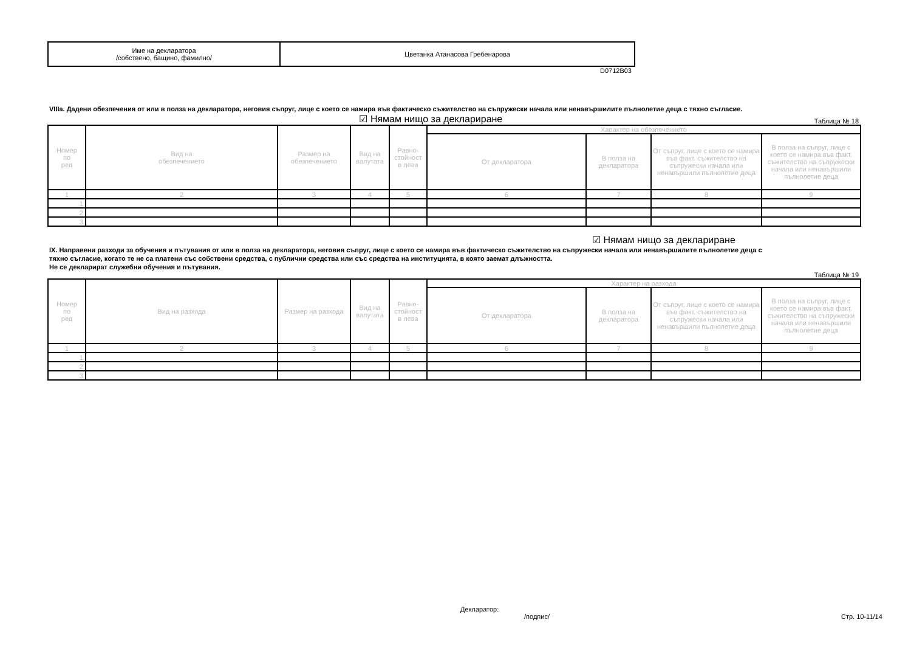| Име на декларатора /собствено, бащино, фамилно/ | Цветанка Атанасова Гребенарова |
D0712B03
VIIIa. Дадени обезпечения от или в полза на декларатора, неговия съпруг, лице с което се намира във фактическо съжителство на съпружески начала или ненавършилите пълнолетие деца с тяхно съгласие.
☑ Нямам нищо за деклариране Таблица № 18
| Номер по ред | Вид на обезпечението | Размер на обезпечението | Вид на валутата | Равно- стойност в лева | Характер на обезпечението | | | |
| --- | --- | --- | --- | --- | --- | --- | --- | --- |
| | | | | | От декларатора | В полза на декларатора | От съпруг, лице с което се намира във факт. съжителство на съпружески начала или ненавършили пълнолетие деца | В полза на съпруг, лице с което се намира във факт. съжителство на съпружески начала или ненавършили пълнолетие деца |
| 1 | 2 | 3 | 4 | 5 | 6 | 7 | 8 | 9 |
| 1. | | | | | | | | |
| 2. | | | | | | | | |
| 3. | | | | | | | | |
☑ Нямам нищо за деклариране
IX. Направени разходи за обучения и пътувания от или в полза на декларатора, неговия съпруг, лице с което се намира във фактическо съжителство на съпружески начала или ненавършилите пълнолетие деца с тяхно съгласие, когато те не са платени със собствени средства, с публични средства или със средства на институцията, в която заемат длъжността.
Не се декларират служебни обучения и пътувания.
Таблица № 19
| Номер по ред | Вид на разхода | Размер на разхода | Вид на валутата | Равно- стойност в лева | Характер на разхода | | | |
| --- | --- | --- | --- | --- | --- | --- | --- | --- |
| | | | | | От декларатора | В полза на декларатора | От съпруг, лице с което се намира във факт. съжителство на съпружески начала или ненавършили пълнолетие деца | В полза на съпруг, лице с което се намира във факт. съжителство на съпружески начала или ненавършили пълнолетие деца |
| 1 | 2 | 3 | 4 | 5 | 6 | 7 | 8 | 9 |
| 1. | | | | | | | | |
| 2. | | | | | | | | |
| 3. | | | | | | | | |
Декларатор:
/подпис/ Стр. 10-11/14